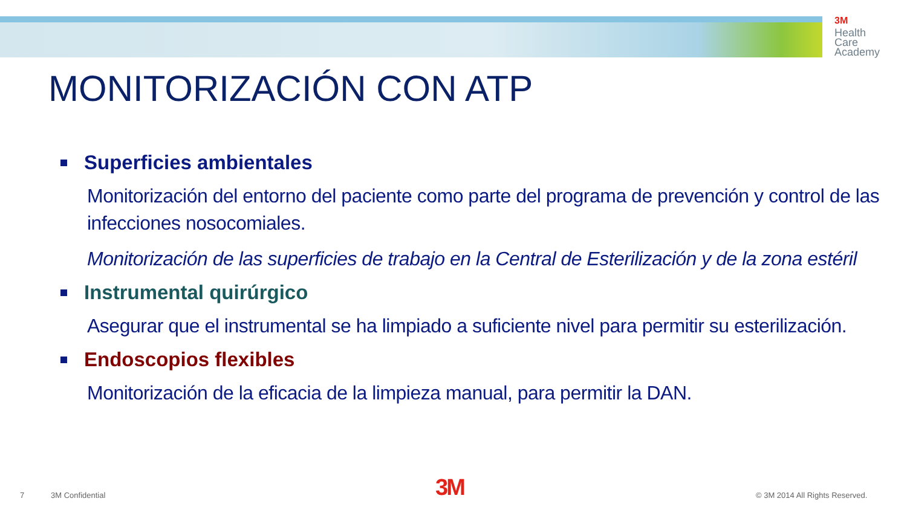3M
Health
Care
Academy
MONITORIZACIÓN CON ATP
Superficies ambientales
Monitorización del entorno del paciente como parte del programa de prevención y control de las infecciones nosocomiales.
Monitorización de las superficies de trabajo en la Central de Esterilización y de la zona estéril
Instrumental quirúrgico
Asegurar que el instrumental se ha limpiado a suficiente nivel para permitir su esterilización.
Endoscopios flexibles
Monitorización de la eficacia de la limpieza manual, para permitir la DAN.
7 3M Confidential 3M © 3M 2014 All Rights Reserved.